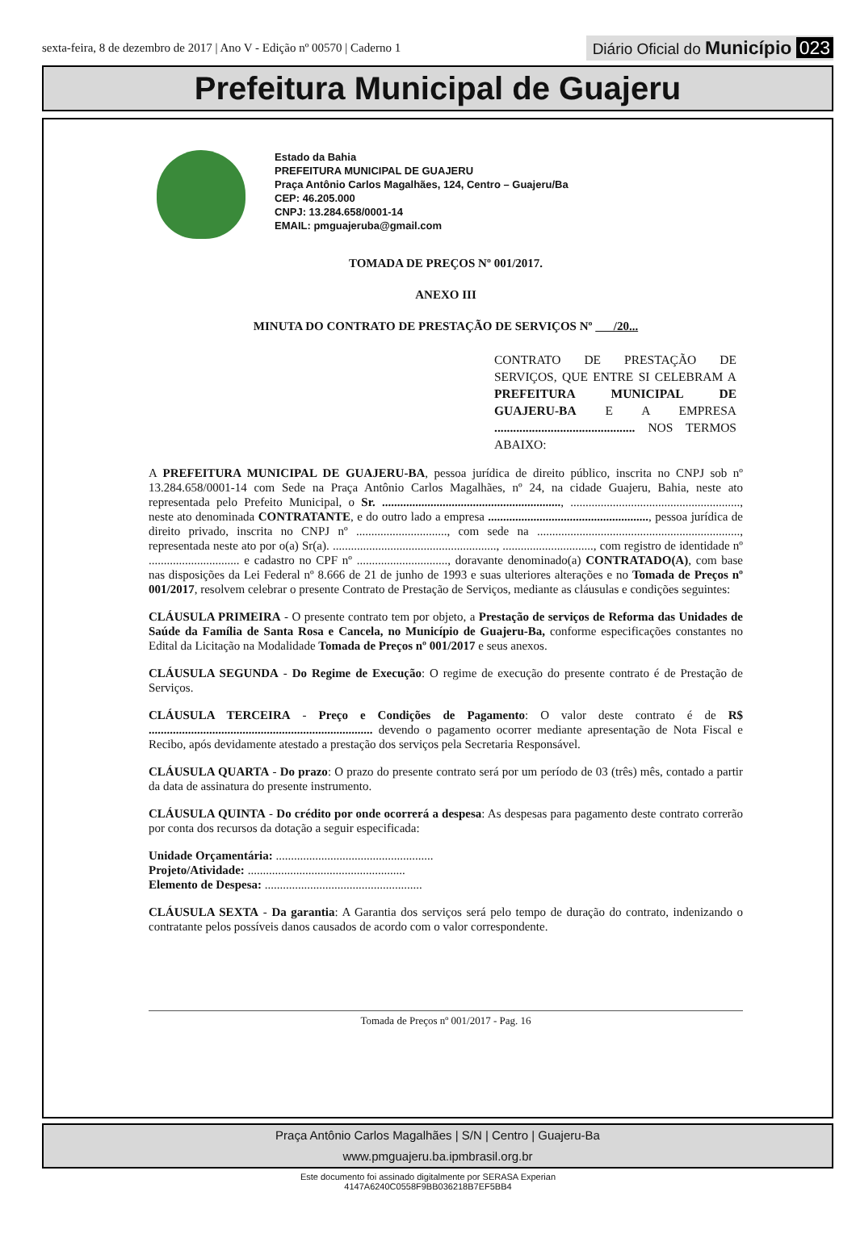sexta-feira, 8 de dezembro de 2017 | Ano V - Edição nº 00570 | Caderno 1
Diário Oficial do Município 023
Prefeitura Municipal de Guajeru
Estado da Bahia
PREFEITURA MUNICIPAL DE GUAJERU
Praça Antônio Carlos Magalhães, 124, Centro – Guajeru/Ba
CEP: 46.205.000
CNPJ: 13.284.658/0001-14
EMAIL: pmguajeruba@gmail.com
TOMADA DE PREÇOS Nº 001/2017.
ANEXO III
MINUTA DO CONTRATO DE PRESTAÇÃO DE SERVIÇOS Nº /20...
CONTRATO DE PRESTAÇÃO DE SERVIÇOS, QUE ENTRE SI CELEBRAM A PREFEITURA MUNICIPAL DE GUAJERU-BA E A EMPRESA ............................................. NOS TERMOS ABAIXO:
A PREFEITURA MUNICIPAL DE GUAJERU-BA, pessoa jurídica de direito público, inscrita no CNPJ sob nº 13.284.658/0001-14 com Sede na Praça Antônio Carlos Magalhães, nº 24, na cidade Guajeru, Bahia, neste ato representada pelo Prefeito Municipal, o Sr. ..........................................................., ........................................................, neste ato denominada CONTRATANTE, e do outro lado a empresa ....................................................., pessoa jurídica de direito privado, inscrita no CNPJ nº .............................., com sede na ..................................................................., representada neste ato por o(a) Sr(a). ......................................................, .............................., com registro de identidade nº .............................. e cadastro no CPF nº .............................., doravante denominado(a) CONTRATADO(A), com base nas disposições da Lei Federal nº 8.666 de 21 de junho de 1993 e suas ulteriores alterações e no Tomada de Preços nº 001/2017, resolvem celebrar o presente Contrato de Prestação de Serviços, mediante as cláusulas e condições seguintes:
CLÁUSULA PRIMEIRA - O presente contrato tem por objeto, a Prestação de serviços de Reforma das Unidades de Saúde da Família de Santa Rosa e Cancela, no Município de Guajeru-Ba, conforme especificações constantes no Edital da Licitação na Modalidade Tomada de Preços nº 001/2017 e seus anexos.
CLÁUSULA SEGUNDA - Do Regime de Execução: O regime de execução do presente contrato é de Prestação de Serviços.
CLÁUSULA TERCEIRA - Preço e Condições de Pagamento: O valor deste contrato é de R$ .......................................................................... devendo o pagamento ocorrer mediante apresentação de Nota Fiscal e Recibo, após devidamente atestado a prestação dos serviços pela Secretaria Responsável.
CLÁUSULA QUARTA - Do prazo: O prazo do presente contrato será por um período de 03 (três) mês, contado a partir da data de assinatura do presente instrumento.
CLÁUSULA QUINTA - Do crédito por onde ocorrerá a despesa: As despesas para pagamento deste contrato correrão por conta dos recursos da dotação a seguir especificada:
Unidade Orçamentária: ....................................................
Projeto/Atividade: ....................................................
Elemento de Despesa: ....................................................
CLÁUSULA SEXTA - Da garantia: A Garantia dos serviços será pelo tempo de duração do contrato, indenizando o contratante pelos possíveis danos causados de acordo com o valor correspondente.
Tomada de Preços nº 001/2017 - Pag. 16
Praça Antônio Carlos Magalhães | S/N | Centro | Guajeru-Ba
www.pmguajeru.ba.ipmbrasil.org.br
Este documento foi assinado digitalmente por SERASA Experian
4147A6240C0558F9BB036218B7EF5BB4